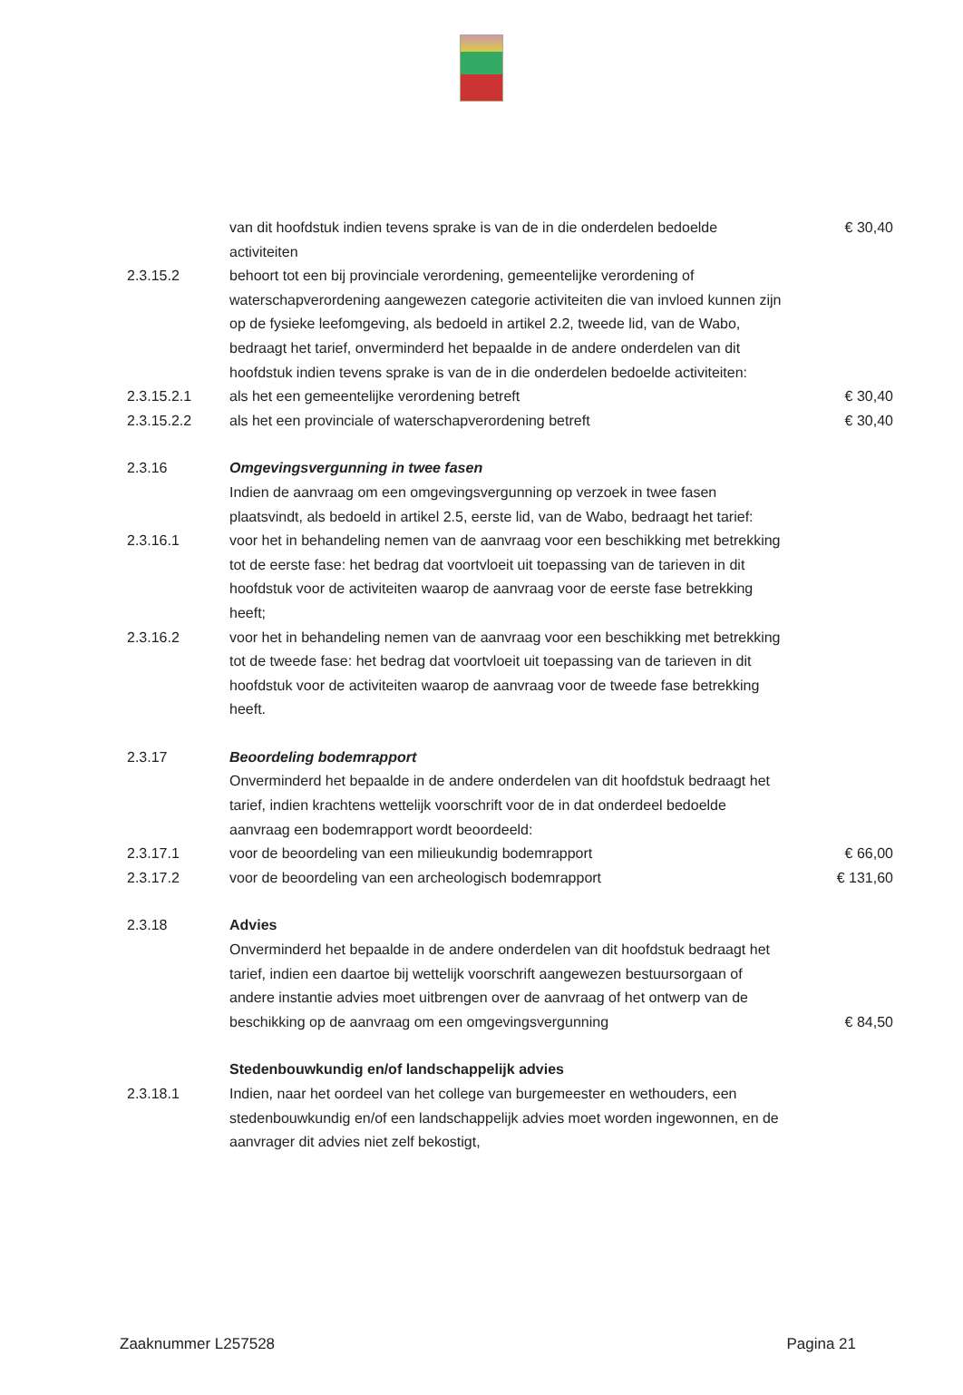| | van dit hoofdstuk indien tevens sprake is van de in die onderdelen bedoelde activiteiten | € 30,40 |
| 2.3.15.2 | behoort tot een bij provinciale verordening, gemeentelijke verordening of waterschapverordening aangewezen categorie activiteiten die van invloed kunnen zijn op de fysieke leefomgeving, als bedoeld in artikel 2.2, tweede lid, van de Wabo, bedraagt het tarief, onverminderd het bepaalde in de andere onderdelen van dit hoofdstuk indien tevens sprake is van de in die onderdelen bedoelde activiteiten: | |
| 2.3.15.2.1 | als het een gemeentelijke verordening betreft | € 30,40 |
| 2.3.15.2.2 | als het een provinciale of waterschapverordening betreft | € 30,40 |
| 2.3.16 | Omgevingsvergunning in twee fasen Indien de aanvraag om een omgevingsvergunning op verzoek in twee fasen plaatsvindt, als bedoeld in artikel 2.5, eerste lid, van de Wabo, bedraagt het tarief: | |
| 2.3.16.1 | voor het in behandeling nemen van de aanvraag voor een beschikking met betrekking tot de eerste fase: het bedrag dat voortvloeit uit toepassing van de tarieven in dit hoofdstuk voor de activiteiten waarop de aanvraag voor de eerste fase betrekking heeft; | |
| 2.3.16.2 | voor het in behandeling nemen van de aanvraag voor een beschikking met betrekking tot de tweede fase: het bedrag dat voortvloeit uit toepassing van de tarieven in dit hoofdstuk voor de activiteiten waarop de aanvraag voor de tweede fase betrekking heeft. | |
| 2.3.17 | Beoordeling bodemrapport Onverminderd het bepaalde in de andere onderdelen van dit hoofdstuk bedraagt het tarief, indien krachtens wettelijk voorschrift voor de in dat onderdeel bedoelde aanvraag een bodemrapport wordt beoordeeld: | |
| 2.3.17.1 | voor de beoordeling van een milieukundig bodemrapport | € 66,00 |
| 2.3.17.2 | voor de beoordeling van een archeologisch bodemrapport | € 131,60 |
| 2.3.18 | Advies Onverminderd het bepaalde in de andere onderdelen van dit hoofdstuk bedraagt het tarief, indien een daartoe bij wettelijk voorschrift aangewezen bestuursorgaan of andere instantie advies moet uitbrengen over de aanvraag of het ontwerp van de beschikking op de aanvraag om een omgevingsvergunning | € 84,50 |
| | Stedenbouwkundig en/of landschappelijk advies | |
| 2.3.18.1 | Indien, naar het oordeel van het college van burgemeester en wethouders, een stedenbouwkundig en/of een landschappelijk advies moet worden ingewonnen, en de aanvrager dit advies niet zelf bekostigt, | |
Zaaknummer L257528 Pagina 21